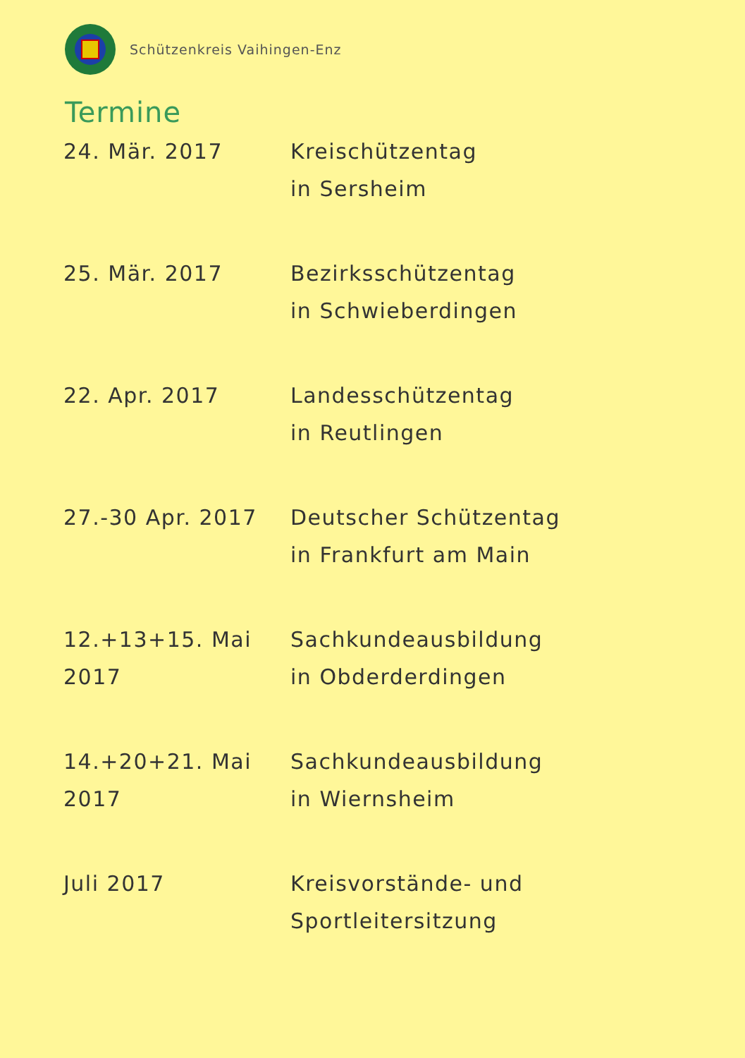Schützenkreis Vaihingen-Enz
Termine
| 24. Mär. 2017 | Kreischützentag in Sersheim |
| 25. Mär. 2017 | Bezirksschützentag in Schwieberdingen |
| 22. Apr. 2017 | Landesschützentag in Reutlingen |
| 27.-30 Apr. 2017 | Deutscher Schützentag in Frankfurt am Main |
| 12.+13+15. Mai 2017 | Sachkundeausbildung in Obderderdingen |
| 14.+20+21. Mai 2017 | Sachkundeausbildung in Wiernsheim |
| Juli 2017 | Kreisvorstände- und Sportleitersitzung |